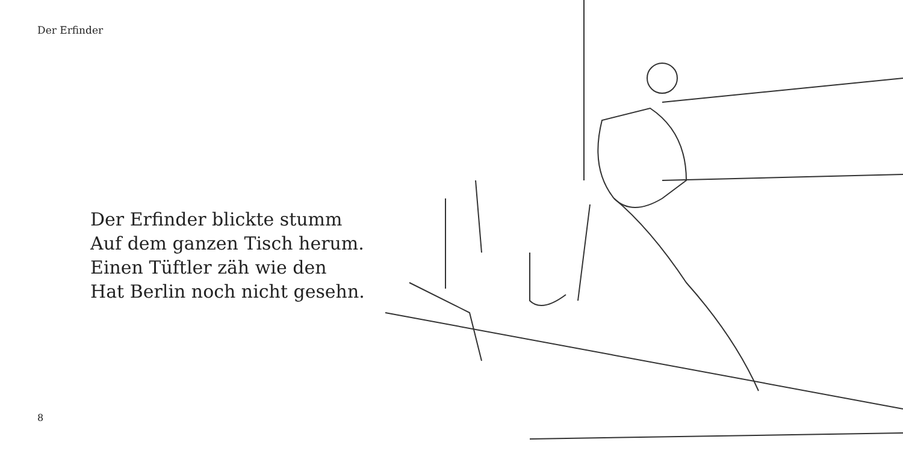Der Erfinder
Der Erfinder blickte stumm
Auf dem ganzen Tisch herum.
Einen Tüftler zäh wie den
Hat Berlin noch nicht gesehn.
8